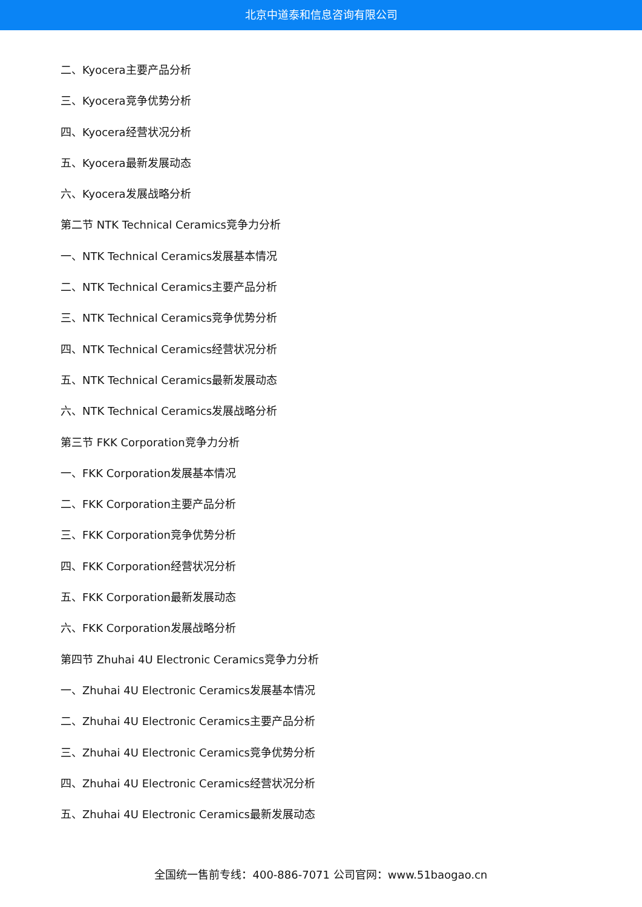北京中道泰和信息咨询有限公司
二、Kyocera主要产品分析
三、Kyocera竞争优势分析
四、Kyocera经营状况分析
五、Kyocera最新发展动态
六、Kyocera发展战略分析
第二节 NTK Technical Ceramics竞争力分析
一、NTK Technical Ceramics发展基本情况
二、NTK Technical Ceramics主要产品分析
三、NTK Technical Ceramics竞争优势分析
四、NTK Technical Ceramics经营状况分析
五、NTK Technical Ceramics最新发展动态
六、NTK Technical Ceramics发展战略分析
第三节 FKK Corporation竞争力分析
一、FKK Corporation发展基本情况
二、FKK Corporation主要产品分析
三、FKK Corporation竞争优势分析
四、FKK Corporation经营状况分析
五、FKK Corporation最新发展动态
六、FKK Corporation发展战略分析
第四节 Zhuhai 4U Electronic Ceramics竞争力分析
一、Zhuhai 4U Electronic Ceramics发展基本情况
二、Zhuhai 4U Electronic Ceramics主要产品分析
三、Zhuhai 4U Electronic Ceramics竞争优势分析
四、Zhuhai 4U Electronic Ceramics经营状况分析
五、Zhuhai 4U Electronic Ceramics最新发展动态
全国统一售前专线：400-886-7071 公司官网：www.51baogao.cn